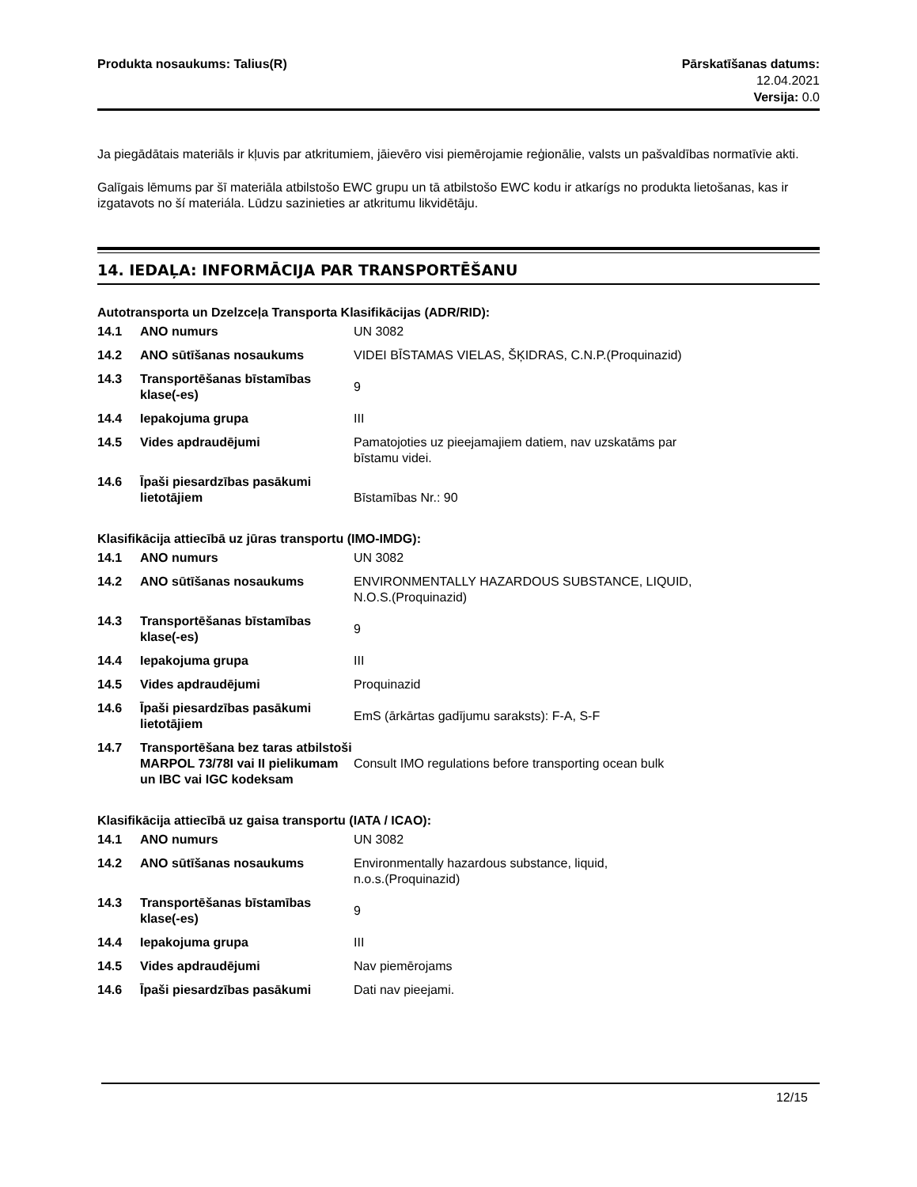Produkta nosaukums: Talius(R) Pārskatīšanas datums:
12.04.2021
Versija: 0.0
Ja piegādātais materiāls ir kļuvis par atkritumiem, jāievēro visi piemērojamie reģionālie, valsts un pašvaldības normatīvie akti.
Galīgais lēmums par šī materiāla atbilstošo EWC grupu un tā atbilstošo EWC kodu ir atkarígs no produkta lietošanas, kas ir izgatavots no ší materiála. Lūdzu sazinieties ar atkritumu likvidētāju.
14. IEDAĻA: INFORMĀCIJA PAR TRANSPORTĒŠANU
Autotransporta un Dzelzceļa Transporta Klasifikācijas (ADR/RID):
| 14.1 | ANO numurs | UN 3082 |
| 14.2 | ANO sūtīšanas nosaukums | VIDEI BĪSTAMAS VIELAS, ŠĶIDRAS, C.N.P.(Proquinazid) |
| 14.3 | Transportēšanas bīstamības klase(-es) | 9 |
| 14.4 | Iepakojuma grupa | III |
| 14.5 | Vides apdraudējumi | Pamatojoties uz pieejamajiem datiem, nav uzskatāms par bīstamu videi. |
| 14.6 | Īpaši piesardzības pasākumi lietotājiem | Bīstamības Nr.: 90 |
Klasifikācija attiecībā uz jūras transportu (IMO-IMDG):
| 14.1 | ANO numurs | UN 3082 |
| 14.2 | ANO sūtīšanas nosaukums | ENVIRONMENTALLY HAZARDOUS SUBSTANCE, LIQUID, N.O.S.(Proquinazid) |
| 14.3 | Transportēšanas bīstamības klase(-es) | 9 |
| 14.4 | Iepakojuma grupa | III |
| 14.5 | Vides apdraudējumi | Proquinazid |
| 14.6 | Īpaši piesardzības pasākumi lietotājiem | EmS (ārkārtas gadījumu saraksts): F-A, S-F |
| 14.7 | Transportēšana bez taras atbilstoši MARPOL 73/78I vai II pielikumam un IBC vai IGC kodeksam | Consult IMO regulations before transporting ocean bulk |
Klasifikācija attiecībā uz gaisa transportu (IATA / ICAO):
| 14.1 | ANO numurs | UN 3082 |
| 14.2 | ANO sūtīšanas nosaukums | Environmentally hazardous substance, liquid, n.o.s.(Proquinazid) |
| 14.3 | Transportēšanas bīstamības klase(-es) | 9 |
| 14.4 | Iepakojuma grupa | III |
| 14.5 | Vides apdraudējumi | Nav piemērojams |
| 14.6 | Īpaši piesardzības pasākumi | Dati nav pieejami. |
12/15